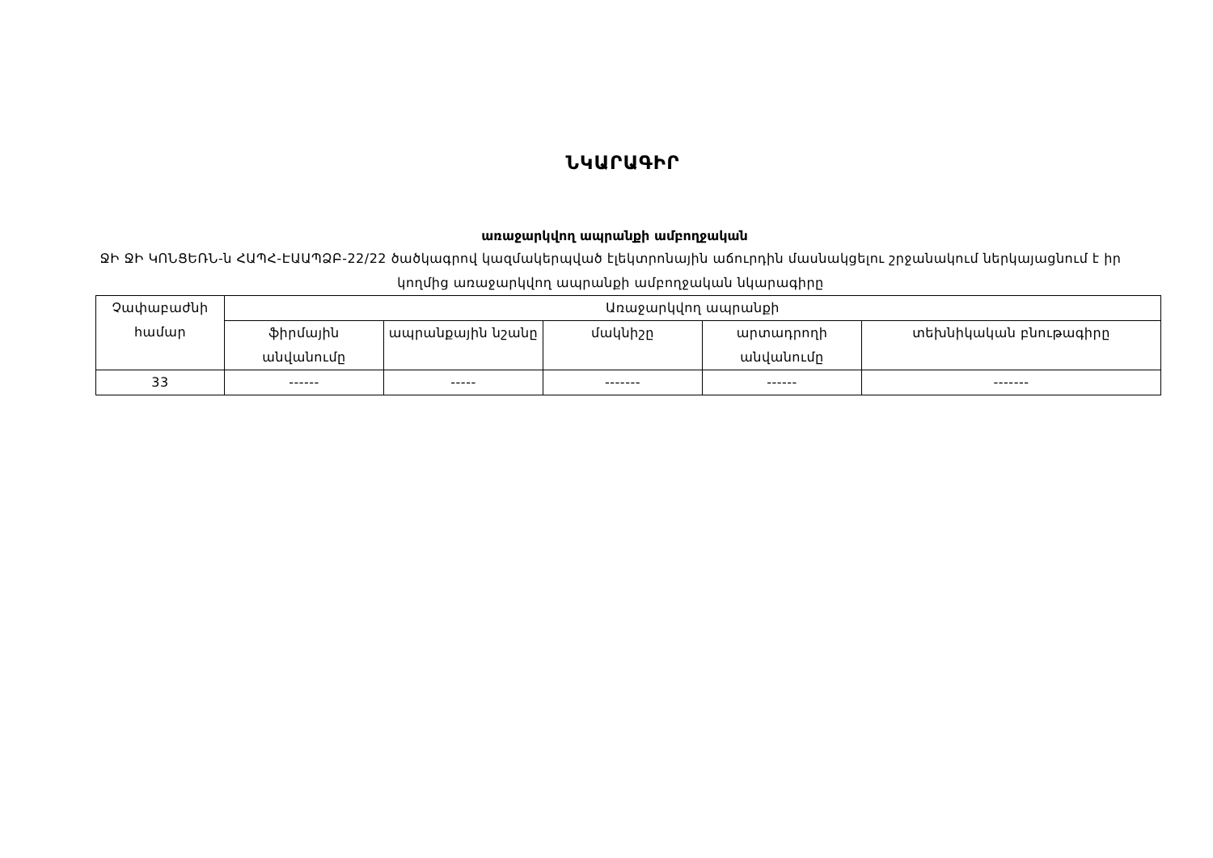ՆԿԱՐԱԳԻՐ
առաջարկվող ապրանքի ամբողջական
ՋԻ ՋԻ ԿՈՆՑԵՌՆ-ն ՀԱՊՀ-ԷԱԱՊՁԲ-22/22 ծածկագրով կազմակերպված էլեկտրոնային աճուրդին մասնակցելու շրջանակում ներկայացնում է իր կողմից առաջարկվող ապրանքի ամբողջական նկարագիրը
| Չափաբաժնի համար | Առաջարկվող ապրանքի | | | | |
| | ֆիրմային անվանումը | ապրանքային նշանը | մակնիշը | արտադրողի անվանումը | տեխնիկական բնութագիրը |
| 33 | ------ | ----- | ------- | ------ | ------- |